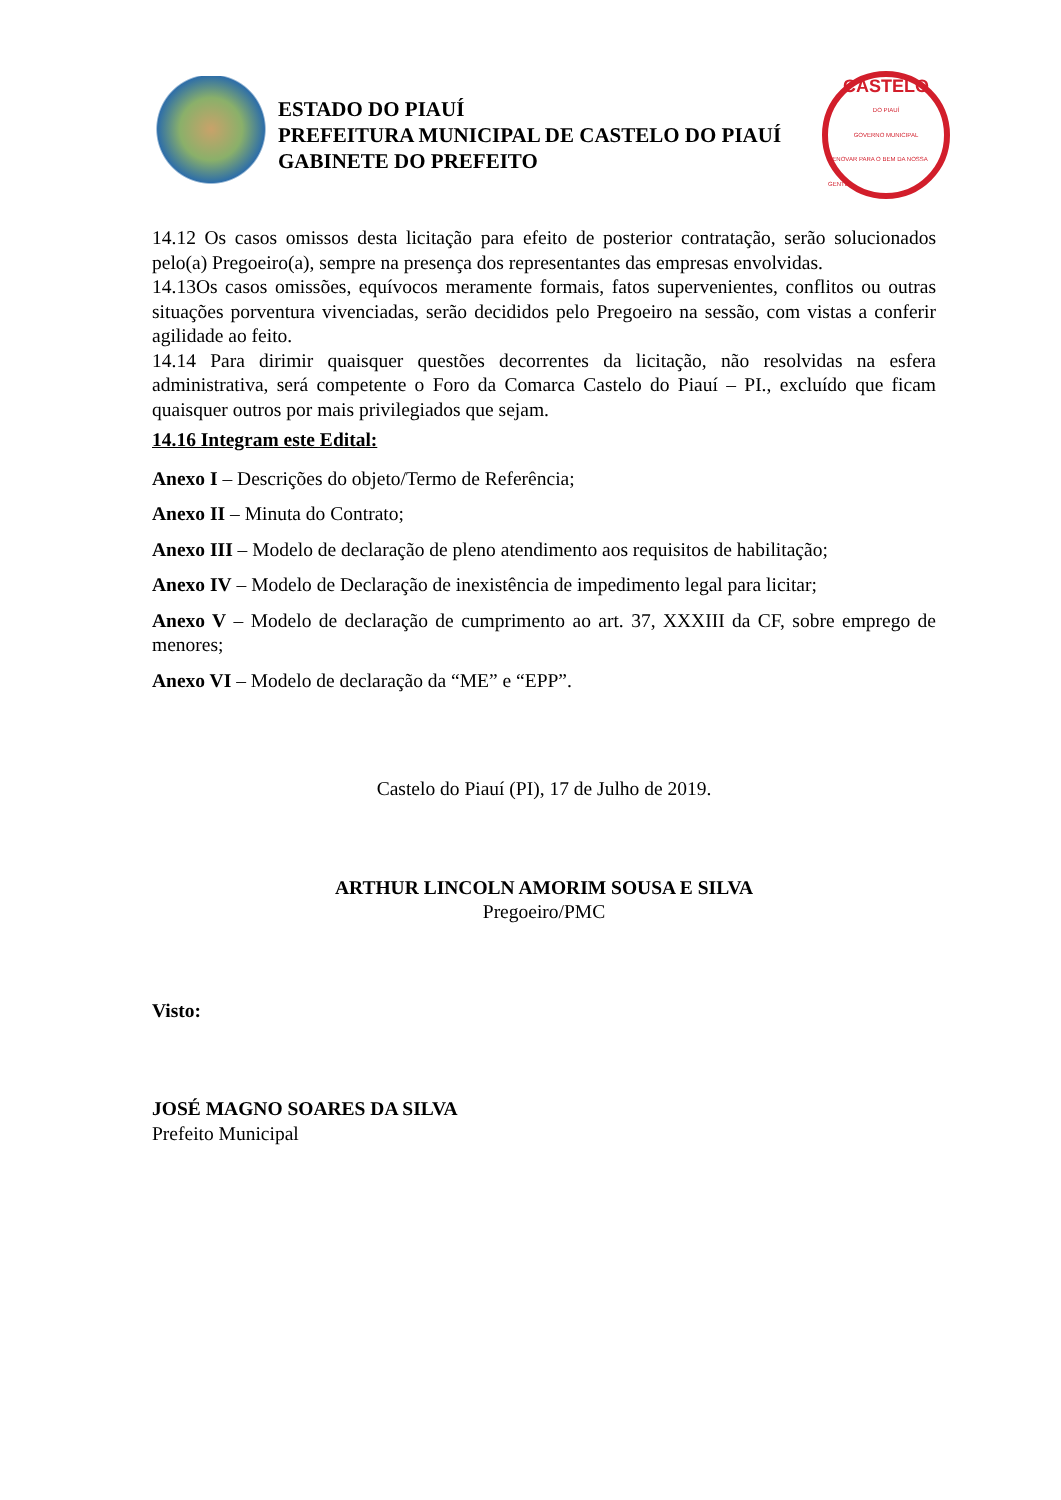ESTADO DO PIAUÍ
PREFEITURA MUNICIPAL DE CASTELO DO PIAUÍ
GABINETE DO PREFEITO
CASTELO
DO PIAUÍ
GOVERNO MUNICIPAL
RENOVAR PARA O BEM DA NOSSA GENTE
14.12 Os casos omissos desta licitação para efeito de posterior contratação, serão solucionados pelo(a) Pregoeiro(a), sempre na presença dos representantes das empresas envolvidas.
14.13Os casos omissões, equívocos meramente formais, fatos supervenientes, conflitos ou outras situações porventura vivenciadas, serão decididos pelo Pregoeiro na sessão, com vistas a conferir agilidade ao feito.
14.14 Para dirimir quaisquer questões decorrentes da licitação, não resolvidas na esfera administrativa, será competente o Foro da Comarca Castelo do Piauí – PI., excluído que ficam quaisquer outros por mais privilegiados que sejam.
14.16 Integram este Edital:
Anexo I – Descrições do objeto/Termo de Referência;
Anexo II – Minuta do Contrato;
Anexo III – Modelo de declaração de pleno atendimento aos requisitos de habilitação;
Anexo IV – Modelo de Declaração de inexistência de impedimento legal para licitar;
Anexo V – Modelo de declaração de cumprimento ao art. 37, XXXIII da CF, sobre emprego de menores;
Anexo VI – Modelo de declaração da “ME” e “EPP”.
Castelo do Piauí (PI), 17 de Julho de 2019.
ARTHUR LINCOLN AMORIM SOUSA E SILVA
Pregoeiro/PMC
Visto:
JOSÉ MAGNO SOARES DA SILVA
Prefeito Municipal